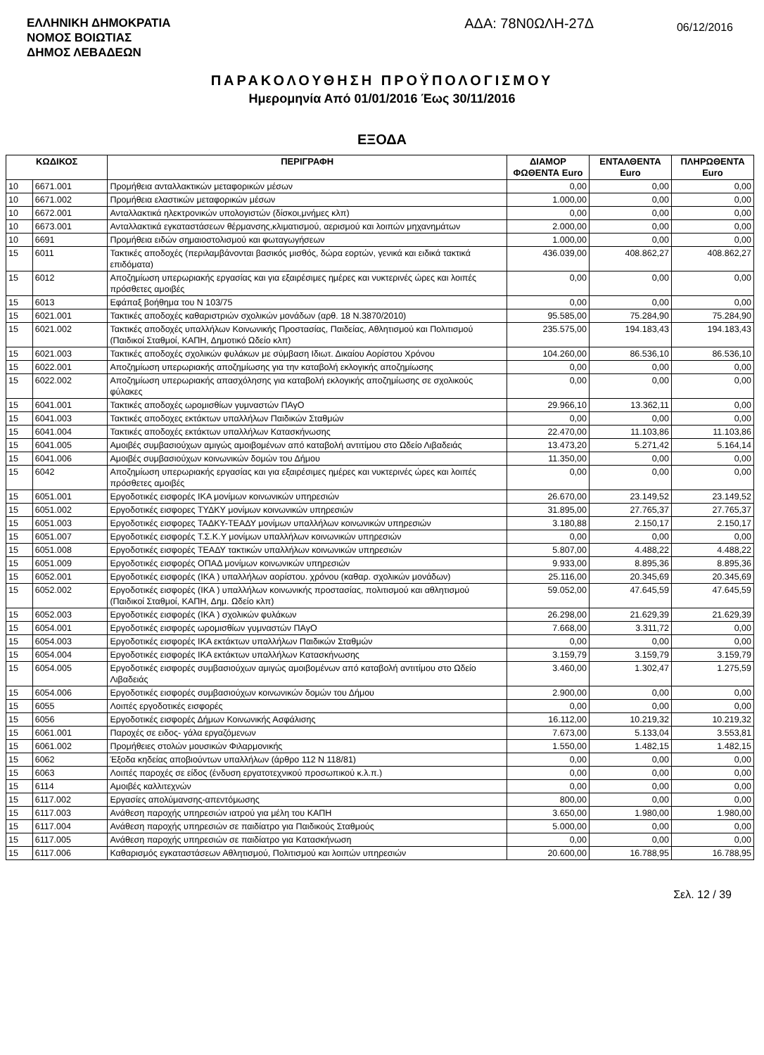ΕΛΛΗΝΙΚΗ ΔΗΜΟΚΡΑΤΙΑ
ΝΟΜΟΣ ΒΟΙΩΤΙΑΣ
ΔΗΜΟΣ ΛΕΒΑΔΕΩΝ
ΑΔΑ: 78Ν0ΩΛΗ-27Δ
06/12/2016
ΠΑΡΑΚΟΛΟΥΘΗΣΗ ΠΡΟΫΠΟΛΟΓΙΣΜΟΥ
Ημερομηνία Από 01/01/2016 Έως 30/11/2016
ΕΞΟΔΑ
| ΚΩΔΙΚΟΣ | | ΠΕΡΙΓΡΑΦΗ | ΔΙΑΜΟΡ ΦΩΘΕΝΤΑ Euro | ΕΝΤΑΛΘΕΝΤΑ Euro | ΠΛΗΡΩΘΕΝΤΑ Euro |
| --- | --- | --- | --- | --- | --- |
| 10 | 6671.001 | Προμήθεια ανταλλακτικών μεταφορικών μέσων | 0,00 | 0,00 | 0,00 |
| 10 | 6671.002 | Προμήθεια ελαστικών μεταφορικών μέσων | 1.000,00 | 0,00 | 0,00 |
| 10 | 6672.001 | Ανταλλακτικά ηλεκτρονικών υπολογιστών (δίσκοι,μνήμες κλπ) | 0,00 | 0,00 | 0,00 |
| 10 | 6673.001 | Ανταλλακτικά εγκαταστάσεων θέρμανσης,κλιματισμού, αερισμού και λοιπών μηχανημάτων | 2.000,00 | 0,00 | 0,00 |
| 10 | 6691 | Προμήθεια ειδών σημαιοστολισμού και φωταγωγήσεων | 1.000,00 | 0,00 | 0,00 |
| 15 | 6011 | Τακτικές αποδοχές (περιλαμβάνονται βασικός μισθός, δώρα εορτών, γενικά και ειδικά τακτικά επιδόματα) | 436.039,00 | 408.862,27 | 408.862,27 |
| 15 | 6012 | Αποζημίωση υπερωριακής εργασίας και για εξαιρέσιμες ημέρες και νυκτερινές ώρες και λοιπές πρόσθετες αμοιβές | 0,00 | 0,00 | 0,00 |
| 15 | 6013 | Εφάπαξ βοήθημα του Ν 103/75 | 0,00 | 0,00 | 0,00 |
| 15 | 6021.001 | Τακτικές αποδοχές καθαριστριών σχολικών μονάδων (αρθ. 18 Ν.3870/2010) | 95.585,00 | 75.284,90 | 75.284,90 |
| 15 | 6021.002 | Τακτικές αποδοχές υπαλλήλων Κοινωνικής Προστασίας, Παιδείας, Αθλητισμού και Πολιτισμού (Παιδικοί Σταθμοί, ΚΑΠΗ, Δημοτικό Ωδείο κλπ) | 235.575,00 | 194.183,43 | 194.183,43 |
| 15 | 6021.003 | Τακτικές αποδοχές σχολικών φυλάκων με σύμβαση Ιδιωτ. Δικαίου Αορίστου Χρόνου | 104.260,00 | 86.536,10 | 86.536,10 |
| 15 | 6022.001 | Αποζημίωση υπερωριακής αποζημίωσης για την καταβολή εκλογικής αποζημίωσης | 0,00 | 0,00 | 0,00 |
| 15 | 6022.002 | Αποζημίωση υπερωριακής απασχόλησης για καταβολή εκλογικής αποζημίωσης σε σχολικούς φύλακες | 0,00 | 0,00 | 0,00 |
| 15 | 6041.001 | Τακτικές αποδοχές ωρομισθίων γυμναστών ΠΑγΟ | 29.966,10 | 13.362,11 | 0,00 |
| 15 | 6041.003 | Τακτικές αποδοχες εκτάκτων υπαλλήλων Παιδικών Σταθμών | 0,00 | 0,00 | 0,00 |
| 15 | 6041.004 | Τακτικές αποδοχές εκτάκτων υπαλλήλων Κατασκήνωσης | 22.470,00 | 11.103,86 | 11.103,86 |
| 15 | 6041.005 | Αμοιβές συμβασιούχων αμιγώς αμοιβομένων από καταβολή αντιτίμου στο Ωδείο Λιβαδειάς | 13.473,20 | 5.271,42 | 5.164,14 |
| 15 | 6041.006 | Αμοιβές συμβασιούχων κοινωνικών δομών του Δήμου | 11.350,00 | 0,00 | 0,00 |
| 15 | 6042 | Αποζημίωση υπερωριακής εργασίας και για εξαιρέσιμες ημέρες και νυκτερινές ώρες και λοιπές πρόσθετες αμοιβές | 0,00 | 0,00 | 0,00 |
| 15 | 6051.001 | Εργοδοτικές εισφορές ΙΚΑ μονίμων κοινωνικών υπηρεσιών | 26.670,00 | 23.149,52 | 23.149,52 |
| 15 | 6051.002 | Εργοδοτικές εισφορες ΤΥΔΚΥ μονίμων κοινωνικών υπηρεσιών | 31.895,00 | 27.765,37 | 27.765,37 |
| 15 | 6051.003 | Εργοδοτικές εισφορες ΤΑΔΚΥ-ΤΕΑΔΥ μονίμων υπαλλήλων κοινωνικών υπηρεσιών | 3.180,88 | 2.150,17 | 2.150,17 |
| 15 | 6051.007 | Εργοδοτικές εισφορές Τ.Σ.Κ.Υ μονίμων υπαλλήλων κοινωνικών υπηρεσιών | 0,00 | 0,00 | 0,00 |
| 15 | 6051.008 | Εργοδοτικές εισφορές ΤΕΑΔΥ τακτικών υπαλλήλων κοινωνικών υπηρεσιών | 5.807,00 | 4.488,22 | 4.488,22 |
| 15 | 6051.009 | Εργοδοτικές εισφορές ΟΠΑΔ μονίμων κοινωνικών υπηρεσιών | 9.933,00 | 8.895,36 | 8.895,36 |
| 15 | 6052.001 | Εργοδοτικές εισφορές (ΙΚΑ ) υπαλλήλων αορίστου. χρόνου (καθαρ. σχολικών μονάδων) | 25.116,00 | 20.345,69 | 20.345,69 |
| 15 | 6052.002 | Εργοδοτικές εισφορές (ΙΚΑ ) υπαλλήλων κοινωνικής προστασίας, πολιτισμού και αθλητισμού (Παιδικοί Σταθμοί, ΚΑΠΗ, Δημ. Ωδείο κλπ) | 59.052,00 | 47.645,59 | 47.645,59 |
| 15 | 6052.003 | Εργοδοτικές εισφορές (ΙΚΑ ) σχολικών φυλάκων | 26.298,00 | 21.629,39 | 21.629,39 |
| 15 | 6054.001 | Εργοδοτικές εισφορές ωρομισθίων γυμναστών ΠΑγΟ | 7.668,00 | 3.311,72 | 0,00 |
| 15 | 6054.003 | Εργοδοτικές εισφορές ΙΚΑ εκτάκτων υπαλλήλων Παιδικών Σταθμών | 0,00 | 0,00 | 0,00 |
| 15 | 6054.004 | Εργοδοτικές εισφορές ΙΚΑ εκτάκτων υπαλλήλων Κατασκήνωσης | 3.159,79 | 3.159,79 | 3.159,79 |
| 15 | 6054.005 | Εργοδοτικές εισφορές συμβασιούχων αμιγώς αμοιβομένων από καταβολή αντιτίμου στο Ωδείο Λιβαδειάς | 3.460,00 | 1.302,47 | 1.275,59 |
| 15 | 6054.006 | Εργοδοτικές εισφορές συμβασιούχων κοινωνικών δομών του Δήμου | 2.900,00 | 0,00 | 0,00 |
| 15 | 6055 | Λοιπές εργοδοτικές εισφορές | 0,00 | 0,00 | 0,00 |
| 15 | 6056 | Εργοδοτικές εισφορές Δήμων Κοινωνικής Ασφάλισης | 16.112,00 | 10.219,32 | 10.219,32 |
| 15 | 6061.001 | Παροχές σε ειδος- γάλα εργαζόμενων | 7.673,00 | 5.133,04 | 3.553,81 |
| 15 | 6061.002 | Προμήθειες στολών μουσικών Φιλαρμονικής | 1.550,00 | 1.482,15 | 1.482,15 |
| 15 | 6062 | Έξοδα κηδείας αποβιούντων υπαλλήλων (άρθρο 112 Ν 118/81) | 0,00 | 0,00 | 0,00 |
| 15 | 6063 | Λοιπές παροχές σε είδος (ένδυση εργατοτεχνικού προσωπικού κ.λ.π.) | 0,00 | 0,00 | 0,00 |
| 15 | 6114 | Αμοιβές καλλιτεχνών | 0,00 | 0,00 | 0,00 |
| 15 | 6117.002 | Εργασίες απολύμανσης-απεντόμωσης | 800,00 | 0,00 | 0,00 |
| 15 | 6117.003 | Ανάθεση παροχής υπηρεσιών ιατρού για μέλη του ΚΑΠΗ | 3.650,00 | 1.980,00 | 1.980,00 |
| 15 | 6117.004 | Ανάθεση παροχής υπηρεσιών σε παιδίατρο για Παιδικούς Σταθμούς | 5.000,00 | 0,00 | 0,00 |
| 15 | 6117.005 | Ανάθεση παροχής υπηρεσιών σε παιδίατρο για Κατασκήνωση | 0,00 | 0,00 | 0,00 |
| 15 | 6117.006 | Καθαρισμός εγκαταστάσεων Αθλητισμού, Πολιτισμού και λοιπών υπηρεσιών | 20.600,00 | 16.788,95 | 16.788,95 |
Σελ. 12 / 39